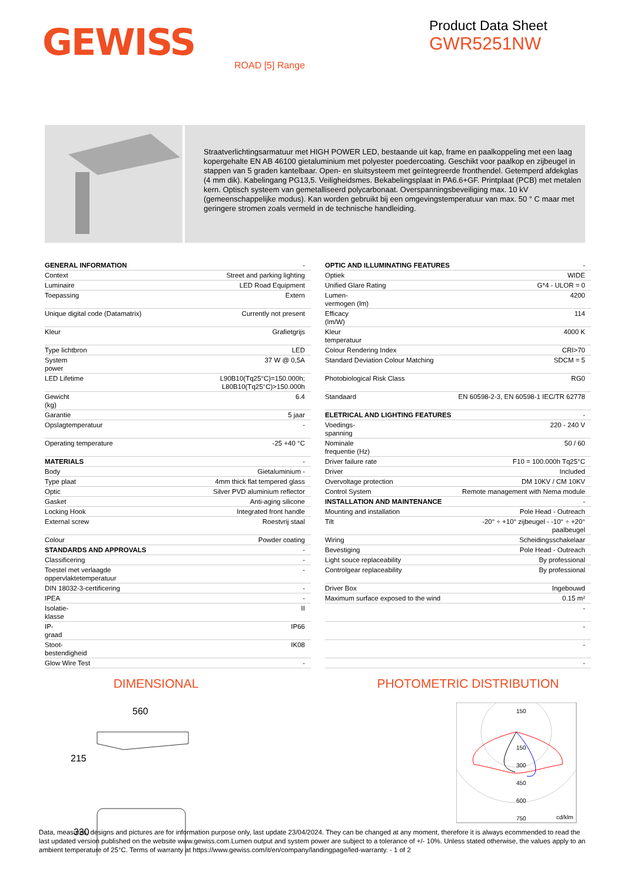GEWISS
Product Data Sheet
GWR5251NW
ROAD [5] Range
Straatverlichtingsarmatuur met HIGH POWER LED, bestaande uit kap, frame en paalkoppeling met een laag kopergehalte EN AB 46100 gietaluminium met polyester poedercoating. Geschikt voor paalkop en zijbeugel in stappen van 5 graden kantelbaar. Open- en sluitsysteem met geïntegreerde fronthendel. Getemperd afdekglas (4 mm dik). Kabelingang PG13,5. Veiligheidsmes. Bekabelingsplaat in PA6.6+GF. Printplaat (PCB) met metalen kern. Optisch systeem van gemetalliseerd polycarbonaat. Overspanningsbeveiliging max. 10 kV (gemeenschappelijke modus). Kan worden gebruikt bij een omgevingstemperatuur van max. 50 ° C maar met geringere stromen zoals vermeld in de technische handleiding.
| GENERAL INFORMATION | - |
| Context | Street and parking lighting |
| Luminaire | LED Road Equipment |
| Toepassing | Extern |
| Unique digital code (Datamatrix) | Currently not present |
| Kleur | Grafietgrijs |
| Type lichtbron | LED |
| System power | 37 W @ 0,5A |
| LED Lifetime | L90B10(Tq25°C)=150.000h; L80B10(Tq25°C)>150.000h |
| Gewicht (kg) | 6.4 |
| Garantie | 5 jaar |
| Opslagtemperatuur | - |
| Operating temperature | -25 +40 °C |
| MATERIALS | - |
| Body | Gietaluminium - |
| Type plaat | 4mm thick flat tempered glass |
| Optic | Silver PVD aluminium reflector |
| Gasket | Anti-aging silicone |
| Locking Hook | Integrated front handle |
| External screw | Roestvrij staal |
| Colour | Powder coating |
| STANDARDS AND APPROVALS | - |
| Classificering | - |
| Toestel met verlaagde oppervlaktetemperatuur | - |
| DIN 18032-3-certificering | - |
| IPEA | - |
| Isolatie- klasse | II |
| IP- graad | IP66 |
| Stoot- bestendigheid | IK08 |
| Glow Wire Test | - |
| OPTIC AND ILLUMINATING FEATURES | - |
| Optiek | WIDE |
| Unified Glare Rating | G*4 - ULOR = 0 |
| Lumen- vermogen (lm) | 4200 |
| Efficacy (lm/W) | 114 |
| Kleur temperatuur | 4000 K |
| Colour Rendering Index | CRI>70 |
| Standard Deviation Colour Matching | SDCM = 5 |
| Photobiological Risk Class | RG0 |
| Standaard | EN 60598-2-3, EN 60598-1 IEC/TR 62778 |
| ELETRICAL AND LIGHTING FEATURES | - |
| Voedings- spanning | 220 - 240 V |
| Nominale frequentie (Hz) | 50 / 60 |
| Driver failure rate | F10 = 100.000h Tq25°C |
| Driver | Included |
| Overvoltage protection | DM 10KV / CM 10KV |
| Control System | Remote management with Nema module |
| INSTALLATION AND MAINTENANCE | - |
| Mounting and installation | Pole Head - Outreach |
| Tilt | -20° ÷ +10° zijbeugel - -10° ÷ +20° paalbeugel |
| Wiring | Scheidingsschakelaar |
| Bevestiging | Pole Head - Outreach |
| Light souce replaceability | By professional |
| Controlgear replaceability | By professional |
| Driver Box | Ingebouwd |
| Maximum surface exposed to the wind | 0.15 m² |
| | - |
| | - |
| | - |
| | - |
DIMENSIONAL PHOTOMETRIC DISTRIBUTION
560
215
330
150
150
300
450
600
750
cd/klm
Data, measures, designs and pictures are for information purpose only, last update 23/04/2024. They can be changed at any moment, therefore it is always ecommended to read the last updated version published on the website www.gewiss.com.Lumen output and system power are subject to a tolerance of +/- 10%. Unless stated otherwise, the values apply to an ambient temperature of 25°C. Terms of warranty at https://www.gewiss.com/it/en/company/landingpage/led-warranty. - 1 of 2